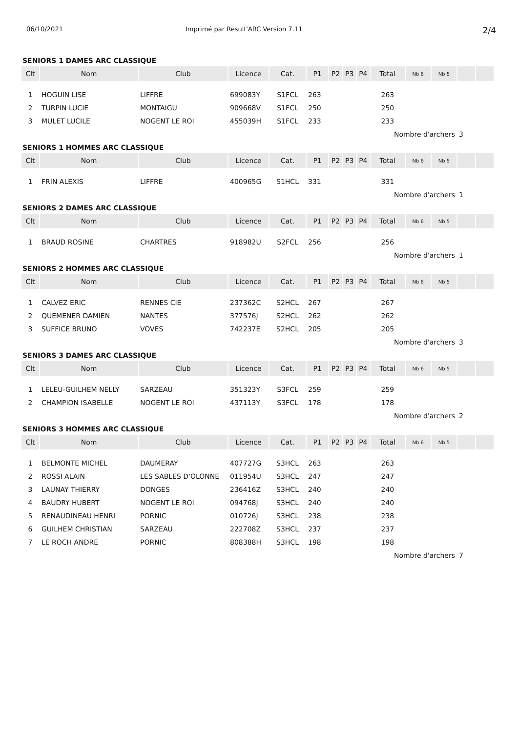06/10/2021 Imprimé par Result'ARC Version 7.11 2/4
SENIORS 1 DAMES ARC CLASSIQUE
| Clt | Nom | Club | Licence | Cat. | P1 | P2 | P3 | P4 | Total | Nb 6 | Nb 5 | | |
| --- | --- | --- | --- | --- | --- | --- | --- | --- | --- | --- | --- | --- | --- |
| 1 | HOGUIN LISE | LIFFRE | 699083Y | S1FCL | 263 | | | | 263 | | | | |
| 2 | TURPIN LUCIE | MONTAIGU | 909668V | S1FCL | 250 | | | | 250 | | | | |
| 3 | MULET LUCILE | NOGENT LE ROI | 455039H | S1FCL | 233 | | | | 233 | | | | |
| | | | | | | | | | Nombre d'archers | | | 3 | |
SENIORS 1 HOMMES ARC CLASSIQUE
| Clt | Nom | Club | Licence | Cat. | P1 | P2 | P3 | P4 | Total | Nb 6 | Nb 5 | | |
| --- | --- | --- | --- | --- | --- | --- | --- | --- | --- | --- | --- | --- | --- |
| 1 | FRIN ALEXIS | LIFFRE | 400965G | S1HCL | 331 | | | | 331 | | | | |
| | | | | | | | | | Nombre d'archers | | | 1 | |
SENIORS 2 DAMES ARC CLASSIQUE
| Clt | Nom | Club | Licence | Cat. | P1 | P2 | P3 | P4 | Total | Nb 6 | Nb 5 | | |
| --- | --- | --- | --- | --- | --- | --- | --- | --- | --- | --- | --- | --- | --- |
| 1 | BRAUD ROSINE | CHARTRES | 918982U | S2FCL | 256 | | | | 256 | | | | |
| | | | | | | | | | Nombre d'archers | | | 1 | |
SENIORS 2 HOMMES ARC CLASSIQUE
| Clt | Nom | Club | Licence | Cat. | P1 | P2 | P3 | P4 | Total | Nb 6 | Nb 5 | | |
| --- | --- | --- | --- | --- | --- | --- | --- | --- | --- | --- | --- | --- | --- |
| 1 | CALVEZ ERIC | RENNES CIE | 237362C | S2HCL | 267 | | | | 267 | | | | |
| 2 | QUEMENER DAMIEN | NANTES | 377576J | S2HCL | 262 | | | | 262 | | | | |
| 3 | SUFFICE BRUNO | VOVES | 742237E | S2HCL | 205 | | | | 205 | | | | |
| | | | | | | | | | Nombre d'archers | | | 3 | |
SENIORS 3 DAMES ARC CLASSIQUE
| Clt | Nom | Club | Licence | Cat. | P1 | P2 | P3 | P4 | Total | Nb 6 | Nb 5 | | |
| --- | --- | --- | --- | --- | --- | --- | --- | --- | --- | --- | --- | --- | --- |
| 1 | LELEU-GUILHEM NELLY | SARZEAU | 351323Y | S3FCL | 259 | | | | 259 | | | | |
| 2 | CHAMPION ISABELLE | NOGENT LE ROI | 437113Y | S3FCL | 178 | | | | 178 | | | | |
| | | | | | | | | | Nombre d'archers | | | 2 | |
SENIORS 3 HOMMES ARC CLASSIQUE
| Clt | Nom | Club | Licence | Cat. | P1 | P2 | P3 | P4 | Total | Nb 6 | Nb 5 | | |
| --- | --- | --- | --- | --- | --- | --- | --- | --- | --- | --- | --- | --- | --- |
| 1 | BELMONTE MICHEL | DAUMERAY | 407727G | S3HCL | 263 | | | | 263 | | | | |
| 2 | ROSSI ALAIN | LES SABLES D'OLONNE | 011954U | S3HCL | 247 | | | | 247 | | | | |
| 3 | LAUNAY THIERRY | DONGES | 236416Z | S3HCL | 240 | | | | 240 | | | | |
| 4 | BAUDRY HUBERT | NOGENT LE ROI | 094768J | S3HCL | 240 | | | | 240 | | | | |
| 5 | RENAUDINEAU HENRI | PORNIC | 010726J | S3HCL | 238 | | | | 238 | | | | |
| 6 | GUILHEM CHRISTIAN | SARZEAU | 222708Z | S3HCL | 237 | | | | 237 | | | | |
| 7 | LE ROCH ANDRE | PORNIC | 808388H | S3HCL | 198 | | | | 198 | | | | |
| | | | | | | | | | Nombre d'archers | | | 7 | |